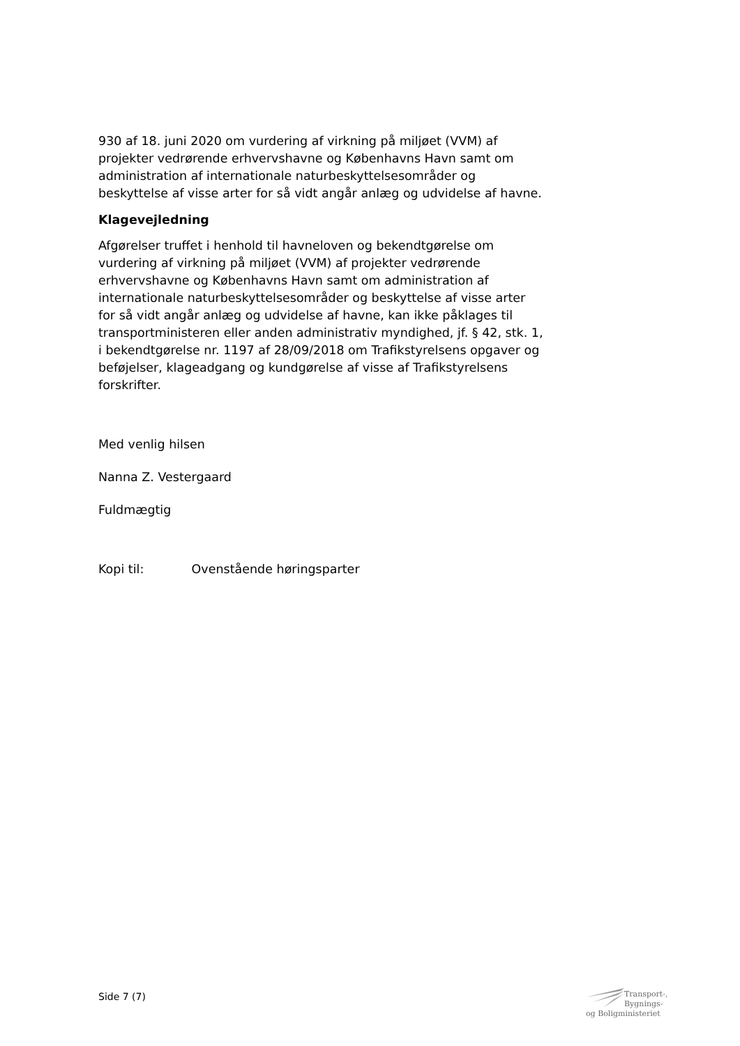930 af 18. juni 2020 om vurdering af virkning på miljøet (VVM) af projekter vedrørende erhvervshavne og Københavns Havn samt om administration af internationale naturbeskyttelsesområder og beskyttelse af visse arter for så vidt angår anlæg og udvidelse af havne.
Klagevejledning
Afgørelser truffet i henhold til havneloven og bekendtgørelse om vurdering af virkning på miljøet (VVM) af projekter vedrørende erhvervshavne og Københavns Havn samt om administration af internationale naturbeskyttelsesområder og beskyttelse af visse arter for så vidt angår anlæg og udvidelse af havne, kan ikke påklages til transportministeren eller anden administrativ myndighed, jf. § 42, stk. 1, i bekendtgørelse nr. 1197 af 28/09/2018 om Trafikstyrelsens opgaver og beføjelser, klageadgang og kundgørelse af visse af Trafikstyrelsens forskrifter.
Med venlig hilsen
Nanna Z. Vestergaard
Fuldmægtig
Kopi til: Ovenstående høringsparter
Side 7 (7)
Transport-, Bygnings-
og Boligministeriet